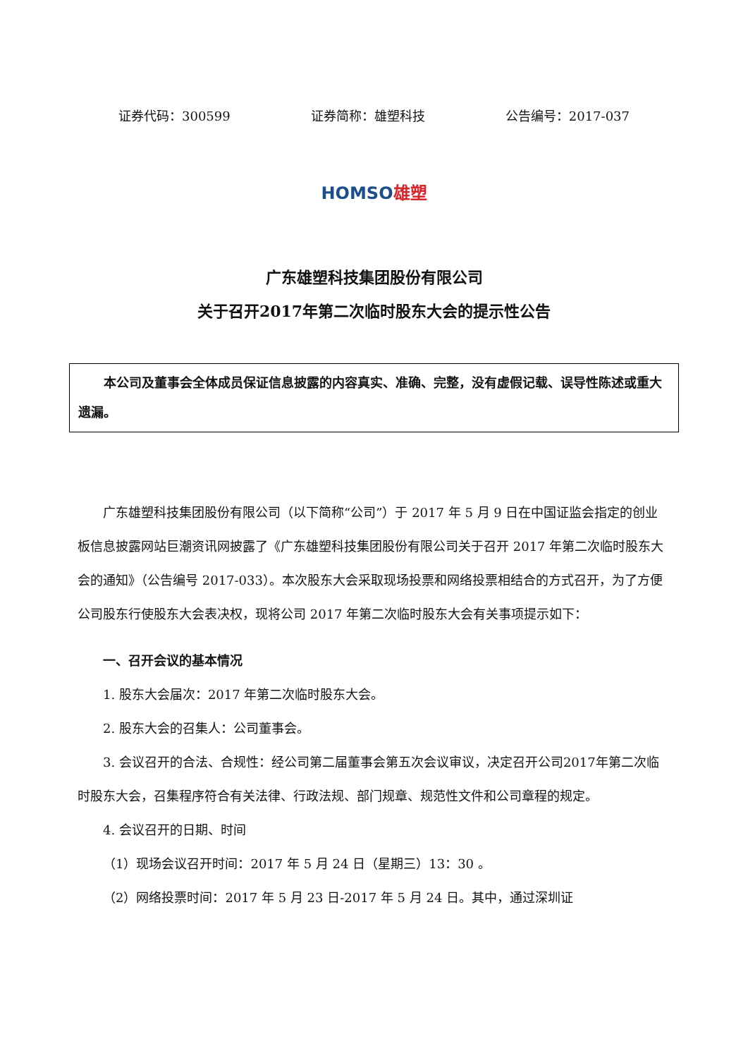证券代码：300599 证券简称：雄塑科技 公告编号：2017-037
HOMSO 雄塑
广东雄塑科技集团股份有限公司
关于召开2017年第二次临时股东大会的提示性公告
本公司及董事会全体成员保证信息披露的内容真实、准确、完整，没有虚假记载、误导性陈述或重大遗漏。
广东雄塑科技集团股份有限公司（以下简称“公司”）于 2017 年 5 月 9 日在中国证监会指定的创业板信息披露网站巨潮资讯网披露了《广东雄塑科技集团股份有限公司关于召开 2017 年第二次临时股东大会的通知》（公告编号 2017-033）。本次股东大会采取现场投票和网络投票相结合的方式召开，为了方便公司股东行使股东大会表决权，现将公司 2017 年第二次临时股东大会有关事项提示如下：
一、召开会议的基本情况
1. 股东大会届次：2017 年第二次临时股东大会。
2. 股东大会的召集人：公司董事会。
3. 会议召开的合法、合规性：经公司第二届董事会第五次会议审议，决定召开公司2017年第二次临时股东大会，召集程序符合有关法律、行政法规、部门规章、规范性文件和公司章程的规定。
4. 会议召开的日期、时间
（1）现场会议召开时间：2017 年 5 月 24 日（星期三）13：30 。
（2）网络投票时间：2017 年 5 月 23 日-2017 年 5 月 24 日。其中，通过深圳证